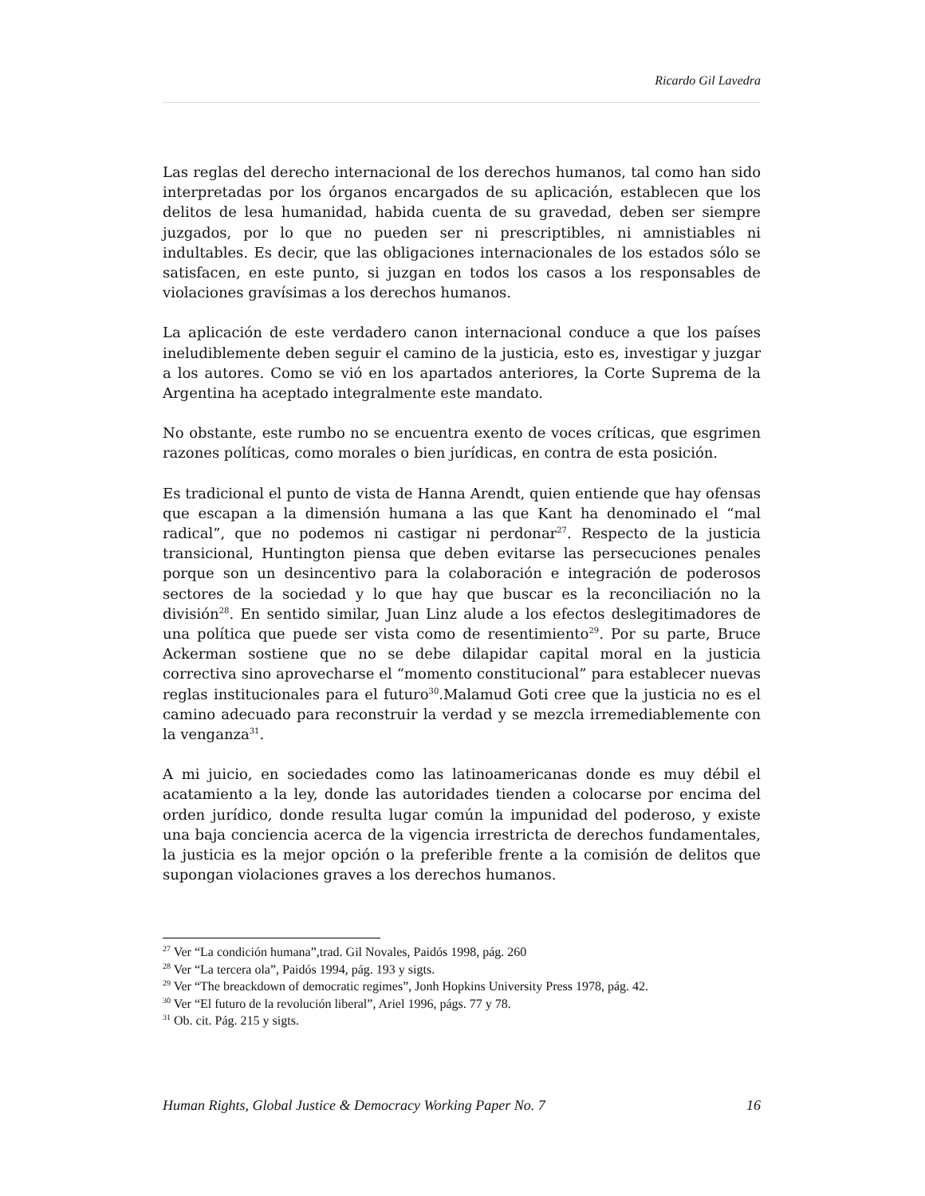Ricardo Gil Lavedra
Las reglas del derecho internacional de los derechos humanos, tal como han sido interpretadas por los órganos encargados de su aplicación, establecen que los delitos de lesa humanidad, habida cuenta de su gravedad, deben ser siempre juzgados, por lo que no pueden ser ni prescriptibles, ni amnistiables ni indultables. Es decir, que las obligaciones internacionales de los estados sólo se satisfacen, en este punto, si juzgan en todos los casos a los responsables de violaciones gravísimas a los derechos humanos.
La aplicación de este verdadero canon internacional conduce a que los países ineludiblemente deben seguir el camino de la justicia, esto es, investigar y juzgar a los autores. Como se vió en los apartados anteriores, la Corte Suprema de la Argentina ha aceptado integralmente este mandato.
No obstante, este rumbo no se encuentra exento de voces críticas, que esgrimen razones políticas, como morales o bien jurídicas, en contra de esta posición.
Es tradicional el punto de vista de Hanna Arendt, quien entiende que hay ofensas que escapan a la dimensión humana a las que Kant ha denominado el “mal radical”, que no podemos ni castigar ni perdonar<sup>27</sup>. Respecto de la justicia transicional, Huntington piensa que deben evitarse las persecuciones penales porque son un desincentivo para la colaboración e integración de poderosos sectores de la sociedad y lo que hay que buscar es la reconciliación no la división<sup>28</sup>. En sentido similar, Juan Linz alude a los efectos deslegitimadores de una política que puede ser vista como de resentimiento<sup>29</sup>. Por su parte, Bruce Ackerman sostiene que no se debe dilapidar capital moral en la justicia correctiva sino aprovecharse el “momento constitucional” para establecer nuevas reglas institucionales para el futuro<sup>30</sup>.Malamud Goti cree que la justicia no es el camino adecuado para reconstruir la verdad y se mezcla irremediablemente con la venganza<sup>31</sup>.
A mi juicio, en sociedades como las latinoamericanas donde es muy débil el acatamiento a la ley, donde las autoridades tienden a colocarse por encima del orden jurídico, donde resulta lugar común la impunidad del poderoso, y existe una baja conciencia acerca de la vigencia irrestricta de derechos fundamentales, la justicia es la mejor opción o la preferible frente a la comisión de delitos que supongan violaciones graves a los derechos humanos.
<sup>27</sup> Ver “La condición humana”,trad. Gil Novales, Paidós 1998, pág. 260
<sup>28</sup> Ver “La tercera ola”, Paidós 1994, pág. 193 y sigts.
<sup>29</sup> Ver “The breackdown of democratic regimes”, Jonh Hopkins University Press 1978, pág. 42.
<sup>30</sup> Ver “El futuro de la revolución liberal”, Ariel 1996, págs. 77 y 78.
<sup>31</sup> Ob. cit. Pág. 215 y sigts.
Human Rights, Global Justice & Democracy Working Paper No. 7 16